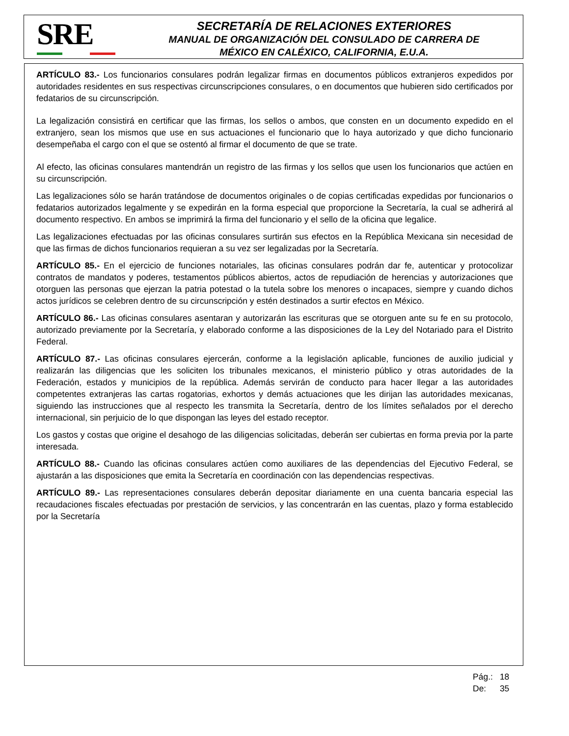SRE
SECRETARÍA DE RELACIONES EXTERIORES
MANUAL DE ORGANIZACIÓN DEL CONSULADO DE CARRERA DE
MÉXICO EN CALÉXICO, CALIFORNIA, E.U.A.
ARTÍCULO 83.- Los funcionarios consulares podrán legalizar firmas en documentos públicos extranjeros expedidos por autoridades residentes en sus respectivas circunscripciones consulares, o en documentos que hubieren sido certificados por fedatarios de su circunscripción.
La legalización consistirá en certificar que las firmas, los sellos o ambos, que consten en un documento expedido en el extranjero, sean los mismos que use en sus actuaciones el funcionario que lo haya autorizado y que dicho funcionario desempeñaba el cargo con el que se ostentó al firmar el documento de que se trate.
Al efecto, las oficinas consulares mantendrán un registro de las firmas y los sellos que usen los funcionarios que actúen en su circunscripción.
Las legalizaciones sólo se harán tratándose de documentos originales o de copias certificadas expedidas por funcionarios o fedatarios autorizados legalmente y se expedirán en la forma especial que proporcione la Secretaría, la cual se adherirá al documento respectivo. En ambos se imprimirá la firma del funcionario y el sello de la oficina que legalice.
Las legalizaciones efectuadas por las oficinas consulares surtirán sus efectos en la República Mexicana sin necesidad de que las firmas de dichos funcionarios requieran a su vez ser legalizadas por la Secretaría.
ARTÍCULO 85.- En el ejercicio de funciones notariales, las oficinas consulares podrán dar fe, autenticar y protocolizar contratos de mandatos y poderes, testamentos públicos abiertos, actos de repudiación de herencias y autorizaciones que otorguen las personas que ejerzan la patria potestad o la tutela sobre los menores o incapaces, siempre y cuando dichos actos jurídicos se celebren dentro de su circunscripción y estén destinados a surtir efectos en México.
ARTÍCULO 86.- Las oficinas consulares asentaran y autorizarán las escrituras que se otorguen ante su fe en su protocolo, autorizado previamente por la Secretaría, y elaborado conforme a las disposiciones de la Ley del Notariado para el Distrito Federal.
ARTÍCULO 87.- Las oficinas consulares ejercerán, conforme a la legislación aplicable, funciones de auxilio judicial y realizarán las diligencias que les soliciten los tribunales mexicanos, el ministerio público y otras autoridades de la Federación, estados y municipios de la república. Además servirán de conducto para hacer llegar a las autoridades competentes extranjeras las cartas rogatorias, exhortos y demás actuaciones que les dirijan las autoridades mexicanas, siguiendo las instrucciones que al respecto les transmita la Secretaría, dentro de los límites señalados por el derecho internacional, sin perjuicio de lo que dispongan las leyes del estado receptor.
Los gastos y costas que origine el desahogo de las diligencias solicitadas, deberán ser cubiertas en forma previa por la parte interesada.
ARTÍCULO 88.- Cuando las oficinas consulares actúen como auxiliares de las dependencias del Ejecutivo Federal, se ajustarán a las disposiciones que emita la Secretaría en coordinación con las dependencias respectivas.
ARTÍCULO 89.- Las representaciones consulares deberán depositar diariamente en una cuenta bancaria especial las recaudaciones fiscales efectuadas por prestación de servicios, y las concentrarán en las cuentas, plazo y forma establecido por la Secretaría
| Pág.: | 18 |
| De: | 35 |